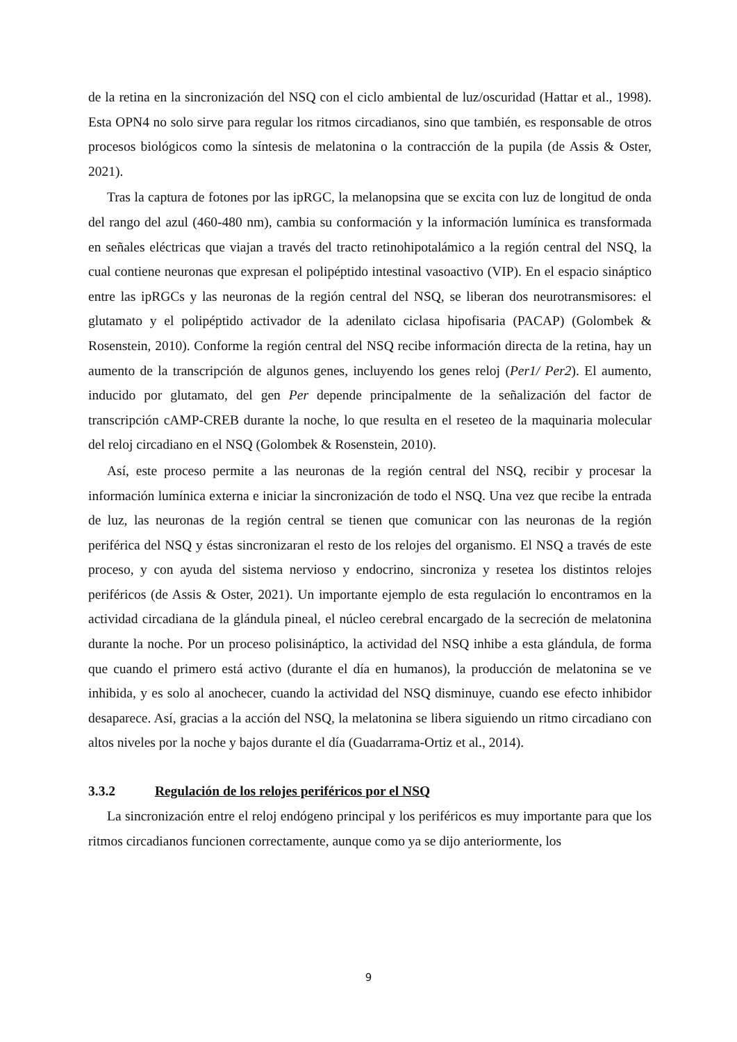de la retina en la sincronización del NSQ con el ciclo ambiental de luz/oscuridad (Hattar et al., 1998). Esta OPN4 no solo sirve para regular los ritmos circadianos, sino que también, es responsable de otros procesos biológicos como la síntesis de melatonina o la contracción de la pupila (de Assis & Oster, 2021).
Tras la captura de fotones por las ipRGC, la melanopsina que se excita con luz de longitud de onda del rango del azul (460-480 nm), cambia su conformación y la información lumínica es transformada en señales eléctricas que viajan a través del tracto retinohipotalámico a la región central del NSQ, la cual contiene neuronas que expresan el polipéptido intestinal vasoactivo (VIP). En el espacio sináptico entre las ipRGCs y las neuronas de la región central del NSQ, se liberan dos neurotransmisores: el glutamato y el polipéptido activador de la adenilato ciclasa hipofisaria (PACAP) (Golombek & Rosenstein, 2010). Conforme la región central del NSQ recibe información directa de la retina, hay un aumento de la transcripción de algunos genes, incluyendo los genes reloj (Per1/ Per2). El aumento, inducido por glutamato, del gen Per depende principalmente de la señalización del factor de transcripción cAMP-CREB durante la noche, lo que resulta en el reseteo de la maquinaria molecular del reloj circadiano en el NSQ (Golombek & Rosenstein, 2010).
Así, este proceso permite a las neuronas de la región central del NSQ, recibir y procesar la información lumínica externa e iniciar la sincronización de todo el NSQ. Una vez que recibe la entrada de luz, las neuronas de la región central se tienen que comunicar con las neuronas de la región periférica del NSQ y éstas sincronizaran el resto de los relojes del organismo. El NSQ a través de este proceso, y con ayuda del sistema nervioso y endocrino, sincroniza y resetea los distintos relojes periféricos (de Assis & Oster, 2021). Un importante ejemplo de esta regulación lo encontramos en la actividad circadiana de la glándula pineal, el núcleo cerebral encargado de la secreción de melatonina durante la noche. Por un proceso polisináptico, la actividad del NSQ inhibe a esta glándula, de forma que cuando el primero está activo (durante el día en humanos), la producción de melatonina se ve inhibida, y es solo al anochecer, cuando la actividad del NSQ disminuye, cuando ese efecto inhibidor desaparece. Así, gracias a la acción del NSQ, la melatonina se libera siguiendo un ritmo circadiano con altos niveles por la noche y bajos durante el día (Guadarrama-Ortiz et al., 2014).
3.3.2 Regulación de los relojes periféricos por el NSQ
La sincronización entre el reloj endógeno principal y los periféricos es muy importante para que los ritmos circadianos funcionen correctamente, aunque como ya se dijo anteriormente, los
9